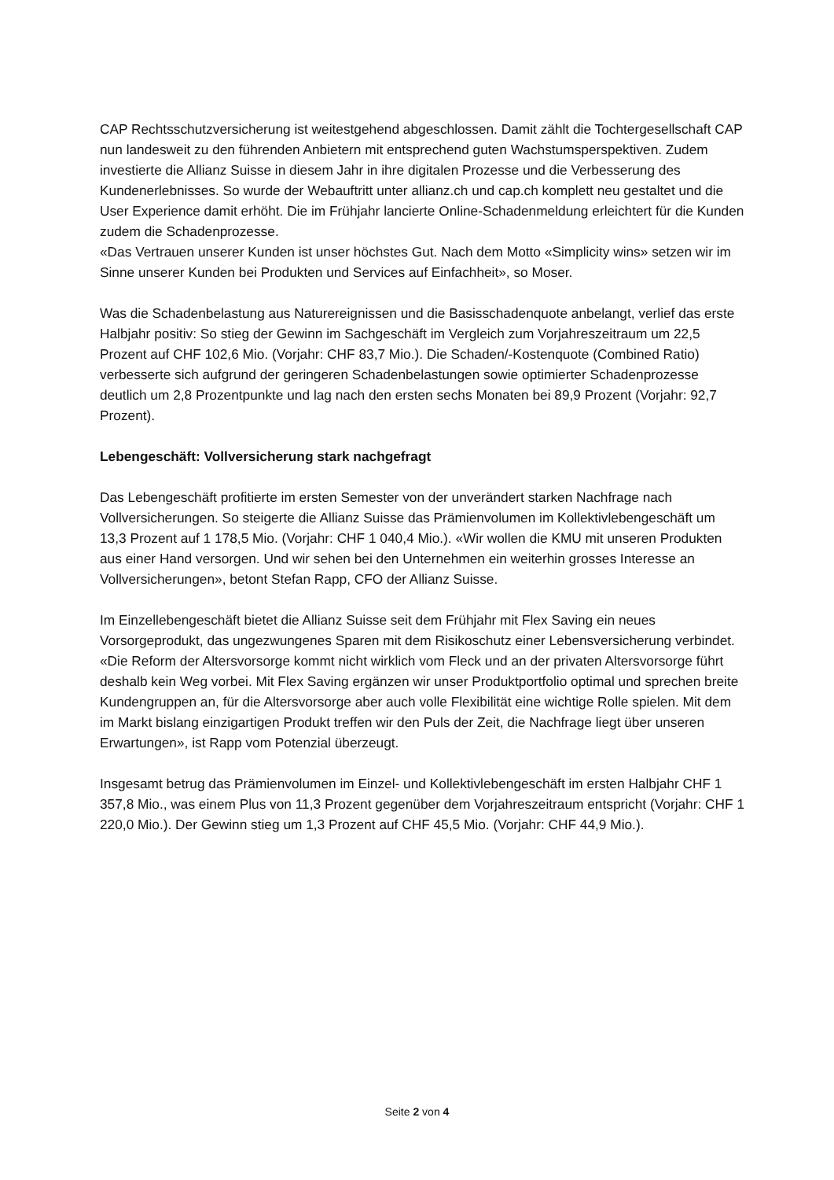CAP Rechtsschutzversicherung ist weitestgehend abgeschlossen. Damit zählt die Tochtergesellschaft CAP nun landesweit zu den führenden Anbietern mit entsprechend guten Wachstumsperspektiven. Zudem investierte die Allianz Suisse in diesem Jahr in ihre digitalen Prozesse und die Verbesserung des Kundenerlebnisses. So wurde der Webauftritt unter allianz.ch und cap.ch komplett neu gestaltet und die User Experience damit erhöht. Die im Frühjahr lancierte Online-Schadenmeldung erleichtert für die Kunden zudem die Schadenprozesse.
«Das Vertrauen unserer Kunden ist unser höchstes Gut. Nach dem Motto «Simplicity wins» setzen wir im Sinne unserer Kunden bei Produkten und Services auf Einfachheit», so Moser.
Was die Schadenbelastung aus Naturereignissen und die Basisschadenquote anbelangt, verlief das erste Halbjahr positiv: So stieg der Gewinn im Sachgeschäft im Vergleich zum Vorjahreszeitraum um 22,5 Prozent auf CHF 102,6 Mio. (Vorjahr: CHF 83,7 Mio.). Die Schaden/-Kostenquote (Combined Ratio) verbesserte sich aufgrund der geringeren Schadenbelastungen sowie optimierter Schadenprozesse deutlich um 2,8 Prozentpunkte und lag nach den ersten sechs Monaten bei 89,9 Prozent (Vorjahr: 92,7 Prozent).
Lebengeschäft: Vollversicherung stark nachgefragt
Das Lebengeschäft profitierte im ersten Semester von der unverändert starken Nachfrage nach Vollversicherungen. So steigerte die Allianz Suisse das Prämienvolumen im Kollektivlebengeschäft um 13,3 Prozent auf 1 178,5 Mio. (Vorjahr: CHF 1 040,4 Mio.). «Wir wollen die KMU mit unseren Produkten aus einer Hand versorgen. Und wir sehen bei den Unternehmen ein weiterhin grosses Interesse an Vollversicherungen», betont Stefan Rapp, CFO der Allianz Suisse.
Im Einzellebengeschäft bietet die Allianz Suisse seit dem Frühjahr mit Flex Saving ein neues Vorsorgeprodukt, das ungezwungenes Sparen mit dem Risikoschutz einer Lebensversicherung verbindet. «Die Reform der Altersvorsorge kommt nicht wirklich vom Fleck und an der privaten Altersvorsorge führt deshalb kein Weg vorbei. Mit Flex Saving ergänzen wir unser Produktportfolio optimal und sprechen breite Kundengruppen an, für die Altersvorsorge aber auch volle Flexibilität eine wichtige Rolle spielen. Mit dem im Markt bislang einzigartigen Produkt treffen wir den Puls der Zeit, die Nachfrage liegt über unseren Erwartungen», ist Rapp vom Potenzial überzeugt.
Insgesamt betrug das Prämienvolumen im Einzel- und Kollektivlebengeschäft im ersten Halbjahr CHF 1 357,8 Mio., was einem Plus von 11,3 Prozent gegenüber dem Vorjahreszeitraum entspricht (Vorjahr: CHF 1 220,0 Mio.). Der Gewinn stieg um 1,3 Prozent auf CHF 45,5 Mio. (Vorjahr: CHF 44,9 Mio.).
Seite 2 von 4